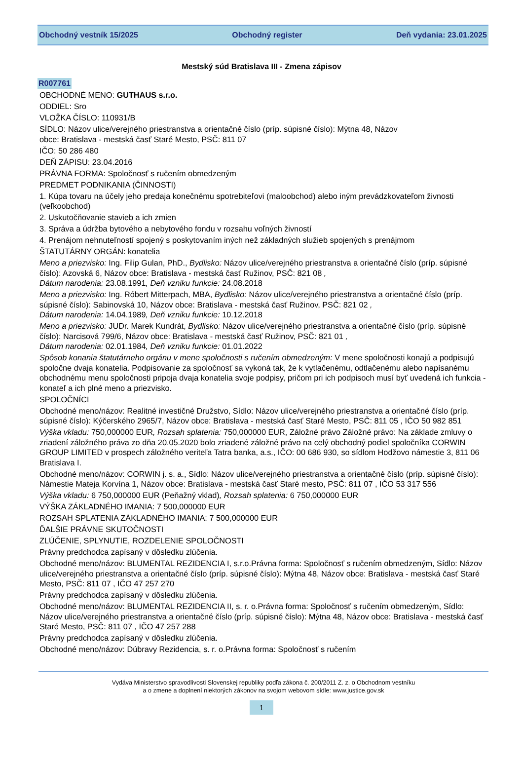Obchodný vestník 15/2025 Obchodný register Deň vydania: 23.01.2025
Mestský súd Bratislava III - Zmena zápisov
R007761
OBCHODNÉ MENO: GUTHAUS s.r.o.
ODDIEL: Sro
VLOŽKA ČÍSLO: 110931/B
SÍDLO: Názov ulice/verejného priestranstva a orientačné číslo (príp. súpisné číslo): Mýtna 48, Názov
obce: Bratislava - mestská časť Staré Mesto, PSČ: 811 07
IČO: 50 286 480
DEŇ ZÁPISU: 23.04.2016
PRÁVNA FORMA: Spoločnosť s ručením obmedzeným
PREDMET PODNIKANIA (ČINNOSTI)
1. Kúpa tovaru na účely jeho predaja konečnému spotrebiteľovi (maloobchod) alebo iným prevádzkovateľom živnosti (veľkoobchod)
2. Uskutočňovanie stavieb a ich zmien
3. Správa a údržba bytového a nebytového fondu v rozsahu voľných živností
4. Prenájom nehnuteľností spojený s poskytovaním iných než základných služieb spojených s prenájmom
ŠTATUTÁRNY ORGÁN: konatelia
Meno a priezvisko: Ing. Filip Gulan, PhD., Bydlisko: Názov ulice/verejného priestranstva a orientačné číslo (príp. súpisné číslo): Azovská 6, Názov obce: Bratislava - mestská časť Ružinov, PSČ: 821 08 ,
Dátum narodenia: 23.08.1991, Deň vzniku funkcie: 24.08.2018
Meno a priezvisko: Ing. Róbert Mitterpach, MBA, Bydlisko: Názov ulice/verejného priestranstva a orientačné číslo (príp. súpisné číslo): Sabinovská 10, Názov obce: Bratislava - mestská časť Ružinov, PSČ: 821 02 ,
Dátum narodenia: 14.04.1989, Deň vzniku funkcie: 10.12.2018
Meno a priezvisko: JUDr. Marek Kundrát, Bydlisko: Názov ulice/verejného priestranstva a orientačné číslo (príp. súpisné číslo): Narcisová 799/6, Názov obce: Bratislava - mestská časť Ružinov, PSČ: 821 01 ,
Dátum narodenia: 02.01.1984, Deň vzniku funkcie: 01.01.2022
Spôsob konania štatutárneho orgánu v mene spoločnosti s ručením obmedzeným: V mene spoločnosti konajú a podpisujú spoločne dvaja konatelia. Podpisovanie za spoločnosť sa vykoná tak, že k vytlačenému, odtlačenému alebo napísanému obchodnému menu spoločnosti pripoja dvaja konatelia svoje podpisy, pričom pri ich podpisoch musí byť uvedená ich funkcia - konateľ a ich plné meno a priezvisko.
SPOLOČNÍCI
Obchodné meno/názov: Realitné investičné Družstvo, Sídlo: Názov ulice/verejného priestranstva a orientačné číslo (príp. súpisné číslo): Kýčerského 2965/7, Názov obce: Bratislava - mestská časť Staré Mesto, PSČ: 811 05 , IČO 50 982 851
Výška vkladu: 750,000000 EUR, Rozsah splatenia: 750,000000 EUR, Záložné právo Záložné právo: Na základe zmluvy o zriadení záložného práva zo dňa 20.05.2020 bolo zriadené záložné právo na celý obchodný podiel spoločníka CORWIN GROUP LIMITED v prospech záložného veriteľa Tatra banka, a.s., IČO: 00 686 930, so sídlom Hodžovo námestie 3, 811 06 Bratislava I.
Obchodné meno/názov: CORWIN j. s. a., Sídlo: Názov ulice/verejného priestranstva a orientačné číslo (príp. súpisné číslo): Námestie Mateja Korvína 1, Názov obce: Bratislava - mestská časť Staré mesto, PSČ: 811 07 , IČO 53 317 556
Výška vkladu: 6 750,000000 EUR (Peňažný vklad), Rozsah splatenia: 6 750,000000 EUR
VÝŠKA ZÁKLADNÉHO IMANIA: 7 500,000000 EUR
ROZSAH SPLATENIA ZÁKLADNÉHO IMANIA: 7 500,000000 EUR
ĎALŠIE PRÁVNE SKUTOČNOSTI
ZLÚČENIE, SPLYNUTIE, ROZDELENIE SPOLOČNOSTI
Právny predchodca zapísaný v dôsledku zlúčenia.
Obchodné meno/názov: BLUMENTAL REZIDENCIA I, s.r.o.Právna forma: Spoločnosť s ručením obmedzeným, Sídlo: Názov ulice/verejného priestranstva a orientačné číslo (príp. súpisné číslo): Mýtna 48, Názov obce: Bratislava - mestská časť Staré Mesto, PSČ: 811 07 , IČO 47 257 270
Právny predchodca zapísaný v dôsledku zlúčenia.
Obchodné meno/názov: BLUMENTAL REZIDENCIA II, s. r. o.Právna forma: Spoločnosť s ručením obmedzeným, Sídlo: Názov ulice/verejného priestranstva a orientačné číslo (príp. súpisné číslo): Mýtna 48, Názov obce: Bratislava - mestská časť Staré Mesto, PSČ: 811 07 , IČO 47 257 288
Právny predchodca zapísaný v dôsledku zlúčenia.
Obchodné meno/názov: Dúbravy Rezidencia, s. r. o.Právna forma: Spoločnosť s ručením
Vydáva Ministerstvo spravodlivosti Slovenskej republiky podľa zákona č. 200/2011 Z. z. o Obchodnom vestníku
a o zmene a doplnení niektorých zákonov na svojom webovom sídle: www.justice.gov.sk
1